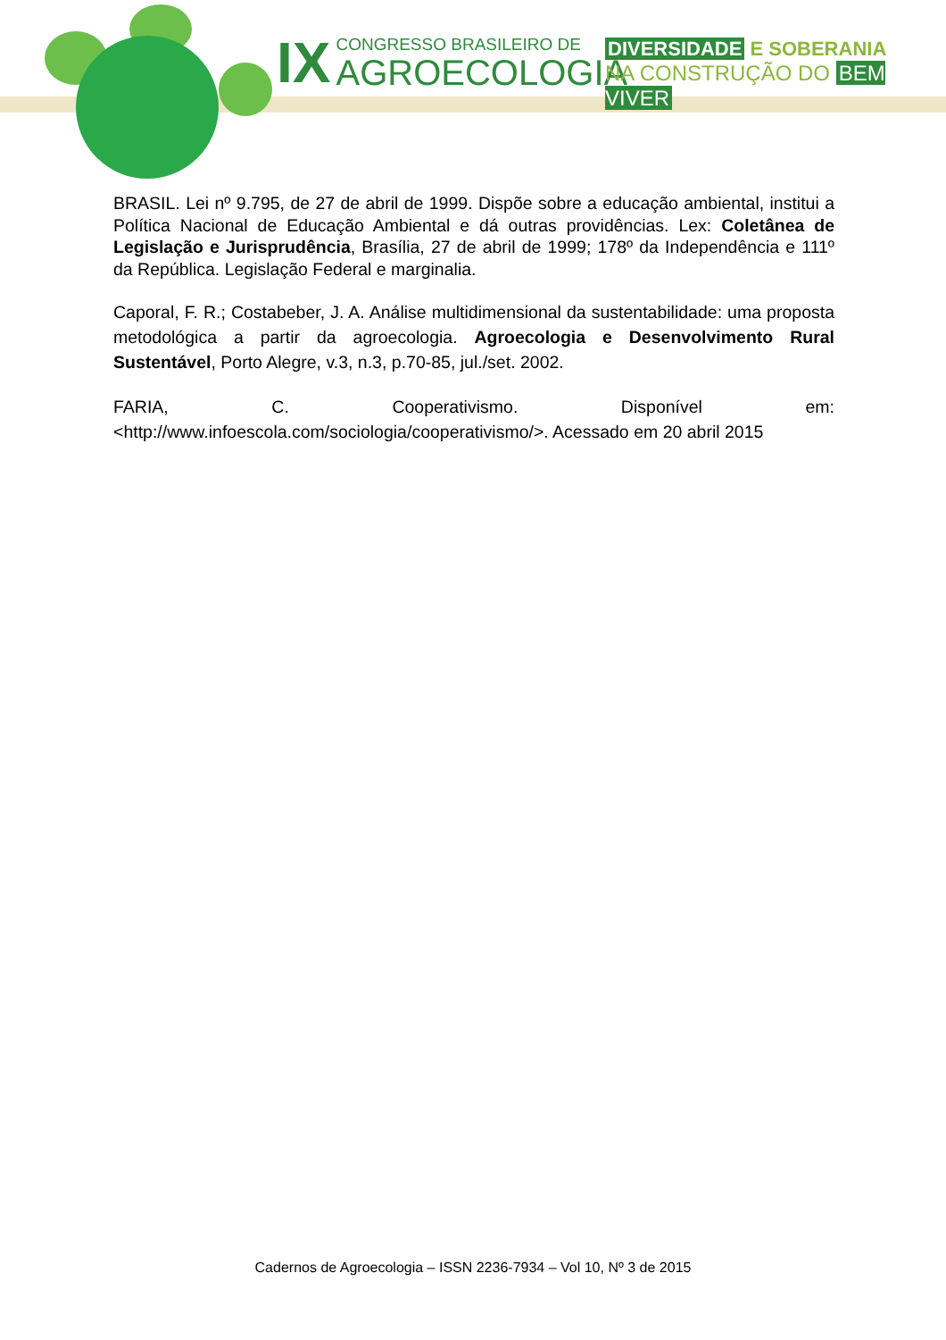IX
CONGRESSO BRASILEIRO DE
AGROECOLOGIA
DIVERSIDADE E SOBERANIA
NA CONSTRUÇÃO DO BEM VIVER
BRASIL. Lei nº 9.795, de 27 de abril de 1999. Dispõe sobre a educação ambiental, institui a Política Nacional de Educação Ambiental e dá outras providências. Lex: Coletânea de Legislação e Jurisprudência, Brasília, 27 de abril de 1999; 178º da Independência e 111º da República. Legislação Federal e marginalia.
Caporal, F. R.; Costabeber, J. A. Análise multidimensional da sustentabilidade: uma proposta metodológica a partir da agroecologia. Agroecologia e Desenvolvimento Rural Sustentável, Porto Alegre, v.3, n.3, p.70-85, jul./set. 2002.
FARIA, C. Cooperativismo. Disponível em: <http://www.infoescola.com/sociologia/cooperativismo/>. Acessado em 20 abril 2015
Cadernos de Agroecologia – ISSN 2236-7934 – Vol 10, Nº 3 de 2015